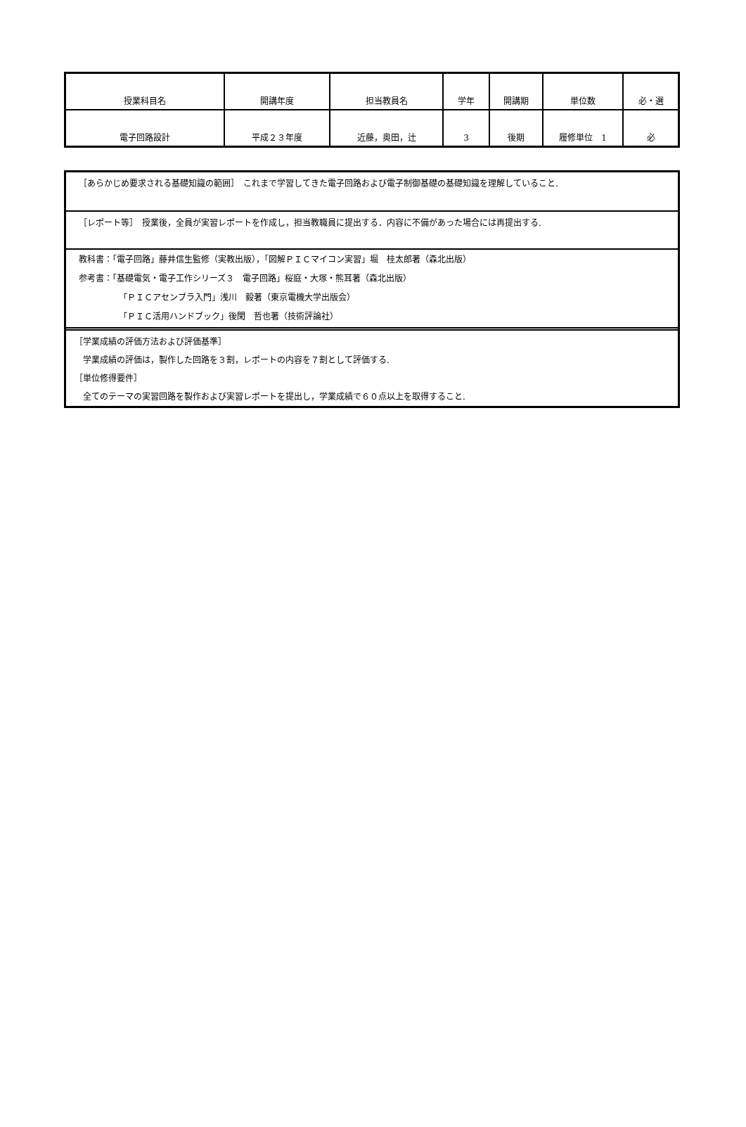| 授業科目名 | 開講年度 | 担当教員名 | 学年 | 開講期 | 単位数 | 必・選 |
| 電子回路設計 | 平成２３年度 | 近藤，奥田，辻 | 3 | 後期 | 履修単位 1 | 必 |
［あらかじめ要求される基礎知識の範囲］　これまで学習してきた電子回路および電子制御基礎の基礎知識を理解していること.
［レポート等］　授業後，全員が実習レポートを作成し，担当教職員に提出する．内容に不備があった場合には再提出する.
教科書：「電子回路」藤井信生監修（実教出版），「図解ＰＩＣマイコン実習」堀　桂太郎著（森北出版）
参考書：「基礎電気・電子工作シリーズ３　電子回路」桜庭・大塚・熊耳著（森北出版）
「ＰＩＣアセンブラ入門」浅川　毅著（東京電機大学出版会）
「ＰＩＣ活用ハンドブック」後閑　哲也著（技術評論社）
［学業成績の評価方法および評価基準］
学業成績の評価は，製作した回路を３割，レポートの内容を７割として評価する.
［単位修得要件］
全てのテーマの実習回路を製作および実習レポートを提出し，学業成績で６０点以上を取得すること.